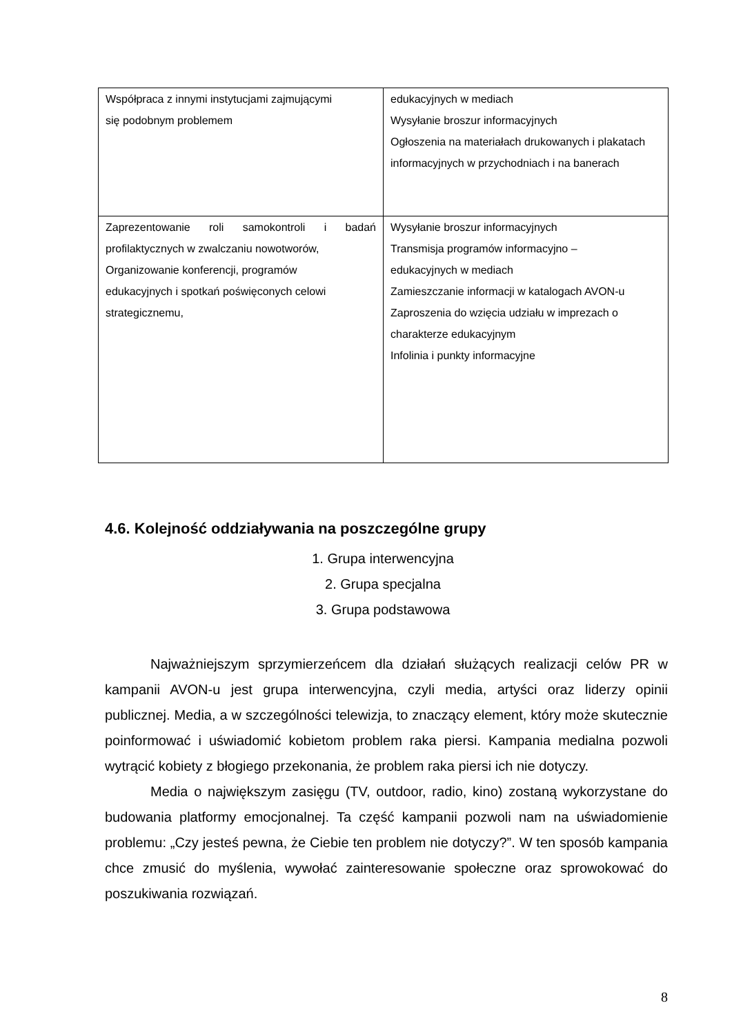| Współpraca z innymi instytucjami zajmującymi się podobnym problemem | edukacyjnych w mediach Wysyłanie broszur informacyjnych Ogłoszenia na materiałach drukowanych i plakatach informacyjnych w przychodniach i na banerach |
| Zaprezentowanie roli samokontroli i badań profilaktycznych w zwalczaniu nowotworów, Organizowanie konferencji, programów edukacyjnych i spotkań poświęconych celowi strategicznemu, | Wysyłanie broszur informacyjnych Transmisja programów informacyjno – edukacyjnych w mediach Zamieszczanie informacji w katalogach AVON-u Zaproszenia do wzięcia udziału w imprezach o charakterze edukacyjnym Infolinia i punkty informacyjne |
4.6. Kolejność oddziaływania na poszczególne grupy
1. Grupa interwencyjna
2. Grupa specjalna
3. Grupa podstawowa
Najważniejszym sprzymierzeńcem dla działań służących realizacji celów PR w kampanii AVON-u jest grupa interwencyjna, czyli media, artyści oraz liderzy opinii publicznej. Media, a w szczególności telewizja, to znaczący element, który może skutecznie poinformować i uświadomić kobietom problem raka piersi. Kampania medialna pozwoli wytrącić kobiety z błogiego przekonania, że problem raka piersi ich nie dotyczy.
Media o największym zasięgu (TV, outdoor, radio, kino) zostaną wykorzystane do budowania platformy emocjonalnej. Ta część kampanii pozwoli nam na uświadomienie problemu: „Czy jesteś pewna, że Ciebie ten problem nie dotyczy?”. W ten sposób kampania chce zmusić do myślenia, wywołać zainteresowanie społeczne oraz sprowokować do poszukiwania rozwiązań.
8